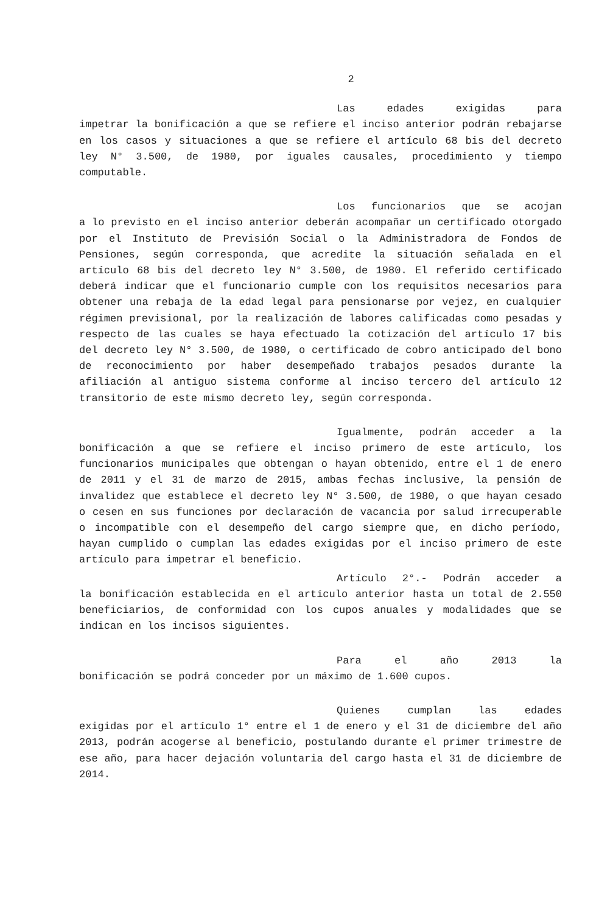2
Las edades exigidas para
impetrar la bonificación a que se refiere el inciso anterior podrán rebajarse en los casos y situaciones a que se refiere el artículo 68 bis del decreto ley N° 3.500, de 1980, por iguales causales, procedimiento y tiempo computable.
Los funcionarios que se acojan
a lo previsto en el inciso anterior deberán acompañar un certificado otorgado por el Instituto de Previsión Social o la Administradora de Fondos de Pensiones, según corresponda, que acredite la situación señalada en el artículo 68 bis del decreto ley N° 3.500, de 1980. El referido certificado deberá indicar que el funcionario cumple con los requisitos necesarios para obtener una rebaja de la edad legal para pensionarse por vejez, en cualquier régimen previsional, por la realización de labores calificadas como pesadas y respecto de las cuales se haya efectuado la cotización del artículo 17 bis del decreto ley N° 3.500, de 1980, o certificado de cobro anticipado del bono de reconocimiento por haber desempeñado trabajos pesados durante la afiliación al antiguo sistema conforme al inciso tercero del artículo 12 transitorio de este mismo decreto ley, según corresponda.
Igualmente, podrán acceder a la
bonificación a que se refiere el inciso primero de este artículo, los funcionarios municipales que obtengan o hayan obtenido, entre el 1 de enero de 2011 y el 31 de marzo de 2015, ambas fechas inclusive, la pensión de invalidez que establece el decreto ley N° 3.500, de 1980, o que hayan cesado o cesen en sus funciones por declaración de vacancia por salud irrecuperable o incompatible con el desempeño del cargo siempre que, en dicho período, hayan cumplido o cumplan las edades exigidas por el inciso primero de este artículo para impetrar el beneficio.
Artículo 2°.- Podrán acceder a
la bonificación establecida en el artículo anterior hasta un total de 2.550 beneficiarios, de conformidad con los cupos anuales y modalidades que se indican en los incisos siguientes.
Para el año 2013 la
bonificación se podrá conceder por un máximo de 1.600 cupos.
Quienes cumplan las edades
exigidas por el artículo 1° entre el 1 de enero y el 31 de diciembre del año 2013, podrán acogerse al beneficio, postulando durante el primer trimestre de ese año, para hacer dejación voluntaria del cargo hasta el 31 de diciembre de 2014.